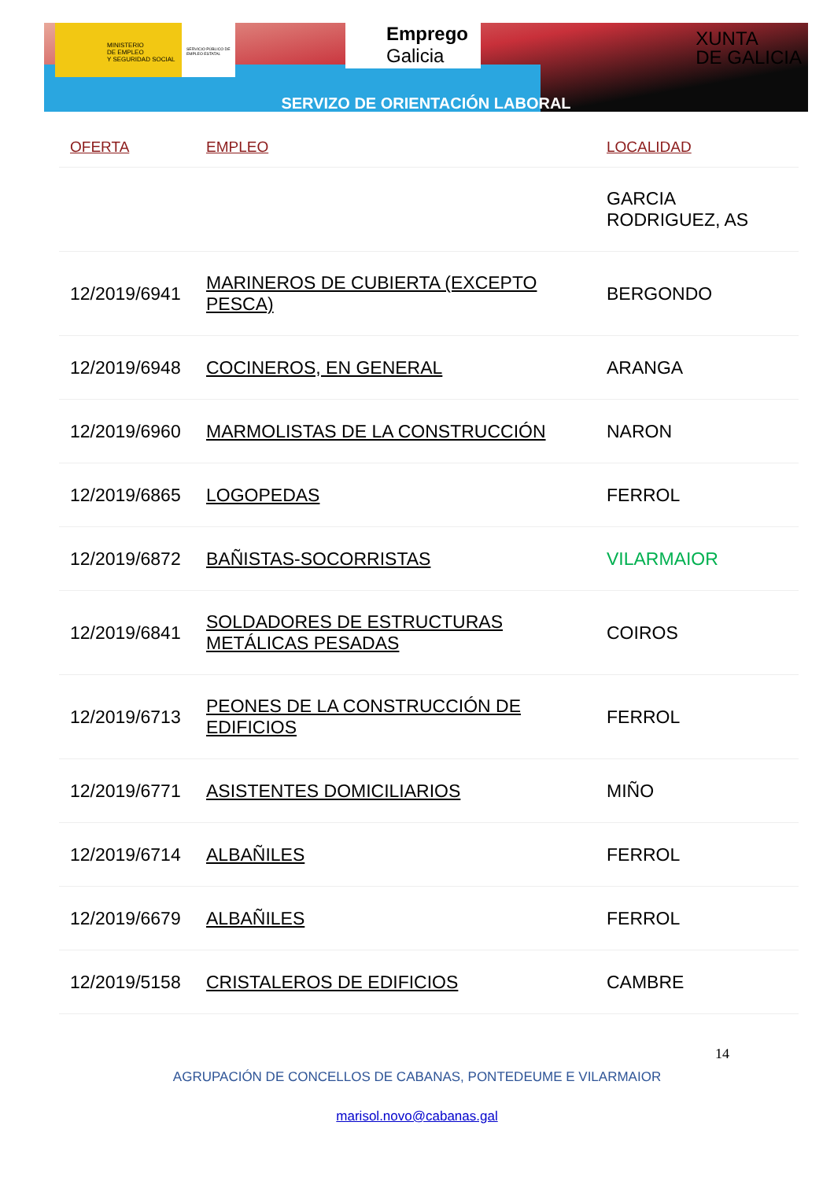MINISTERIO
DE EMPLEO
Y SEGURIDAD SOCIAL
SERVICIO PÚBLICO DE EMPLEO ESTATAL
Emprego
Galicia
XUNTA
DE GALICIA
SERVIZO DE ORIENTACIÓN LABORAL
| OFERTA | EMPLEO | LOCALIDAD |
| --- | --- | --- |
| | | GARCIA RODRIGUEZ, AS |
| 12/2019/6941 | MARINEROS DE CUBIERTA (EXCEPTO PESCA) | BERGONDO |
| 12/2019/6948 | COCINEROS, EN GENERAL | ARANGA |
| 12/2019/6960 | MARMOLISTAS DE LA CONSTRUCCIÓN | NARON |
| 12/2019/6865 | LOGOPEDAS | FERROL |
| 12/2019/6872 | BAÑISTAS-SOCORRISTAS | VILARMAIOR |
| 12/2019/6841 | SOLDADORES DE ESTRUCTURAS METÁLICAS PESADAS | COIROS |
| 12/2019/6713 | PEONES DE LA CONSTRUCCIÓN DE EDIFICIOS | FERROL |
| 12/2019/6771 | ASISTENTES DOMICILIARIOS | MIÑO |
| 12/2019/6714 | ALBAÑILES | FERROL |
| 12/2019/6679 | ALBAÑILES | FERROL |
| 12/2019/5158 | CRISTALEROS DE EDIFICIOS | CAMBRE |
14
AGRUPACIÓN DE CONCELLOS DE CABANAS, PONTEDEUME E VILARMAIOR
marisol.novo@cabanas.gal